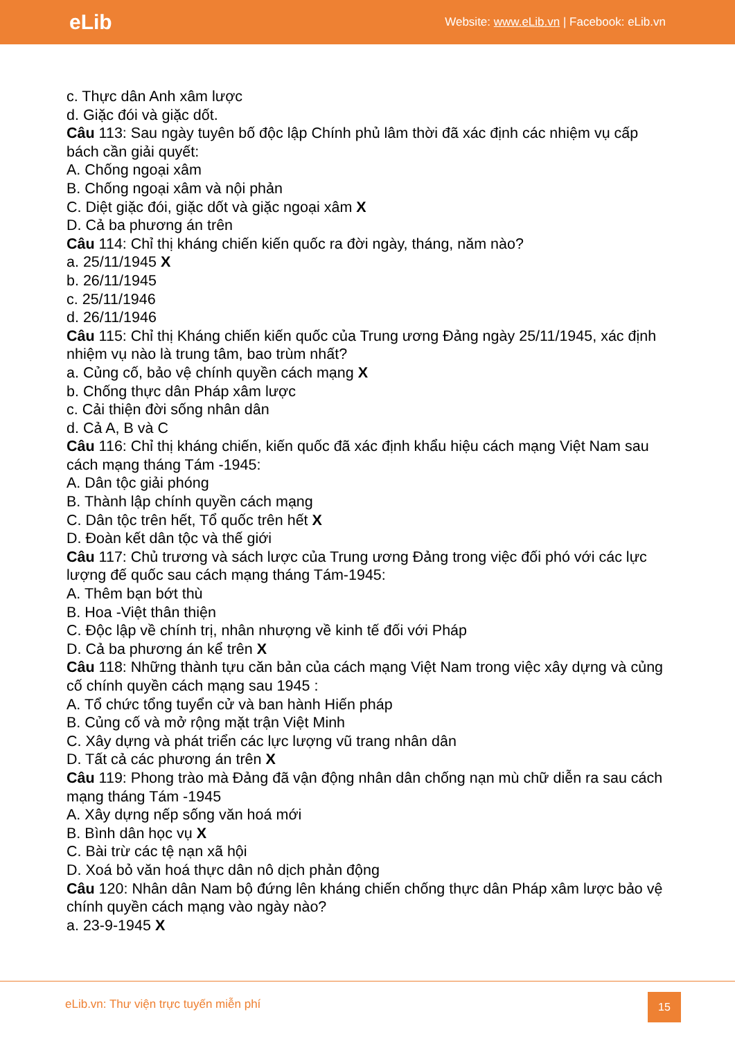eLib Website: www.eLib.vn | Facebook: eLib.vn
c. Thực dân Anh xâm lược
d. Giặc đói và giặc dốt.
Câu 113: Sau ngày tuyên bố độc lập Chính phủ lâm thời đã xác định các nhiệm vụ cấp bách cần giải quyết:
A. Chống ngoại xâm
B. Chống ngoại xâm và nội phản
C. Diệt giặc đói, giặc dốt và giặc ngoại xâm X
D. Cả ba phương án trên
Câu 114: Chỉ thị kháng chiến kiến quốc ra đời ngày, tháng, năm nào?
a. 25/11/1945 X
b. 26/11/1945
c. 25/11/1946
d. 26/11/1946
Câu 115: Chỉ thị Kháng chiến kiến quốc của Trung ương Đảng ngày 25/11/1945, xác định nhiệm vụ nào là trung tâm, bao trùm nhất?
a. Củng cố, bảo vệ chính quyền cách mạng X
b. Chống thực dân Pháp xâm lược
c. Cải thiện đời sống nhân dân
d. Cả A, B và C
Câu 116: Chỉ thị kháng chiến, kiến quốc đã xác định khẩu hiệu cách mạng Việt Nam sau cách mạng tháng Tám -1945:
A. Dân tộc giải phóng
B. Thành lập chính quyền cách mạng
C. Dân tộc trên hết, Tổ quốc trên hết X
D. Đoàn kết dân tộc và thế giới
Câu 117: Chủ trương và sách lược của Trung ương Đảng trong việc đối phó với các lực lượng đế quốc sau cách mạng tháng Tám-1945:
A. Thêm bạn bớt thù
B. Hoa -Việt thân thiện
C. Độc lập về chính trị, nhân nhượng về kinh tế đối với Pháp
D. Cả ba phương án kể trên X
Câu 118: Những thành tựu căn bản của cách mạng Việt Nam trong việc xây dựng và củng cố chính quyền cách mạng sau 1945 :
A. Tổ chức tổng tuyển cử và ban hành Hiến pháp
B. Củng cố và mở rộng mặt trận Việt Minh
C. Xây dựng và phát triển các lực lượng vũ trang nhân dân
D. Tất cả các phương án trên X
Câu 119: Phong trào mà Đảng đã vận động nhân dân chống nạn mù chữ diễn ra sau cách mạng tháng Tám -1945
A. Xây dựng nếp sống văn hoá mới
B. Bình dân học vụ X
C. Bài trừ các tệ nạn xã hội
D. Xoá bỏ văn hoá thực dân nô dịch phản động
Câu 120: Nhân dân Nam bộ đứng lên kháng chiến chống thực dân Pháp xâm lược bảo vệ chính quyền cách mạng vào ngày nào?
a. 23-9-1945 X
eLib.vn: Thư viện trực tuyến miễn phí
15